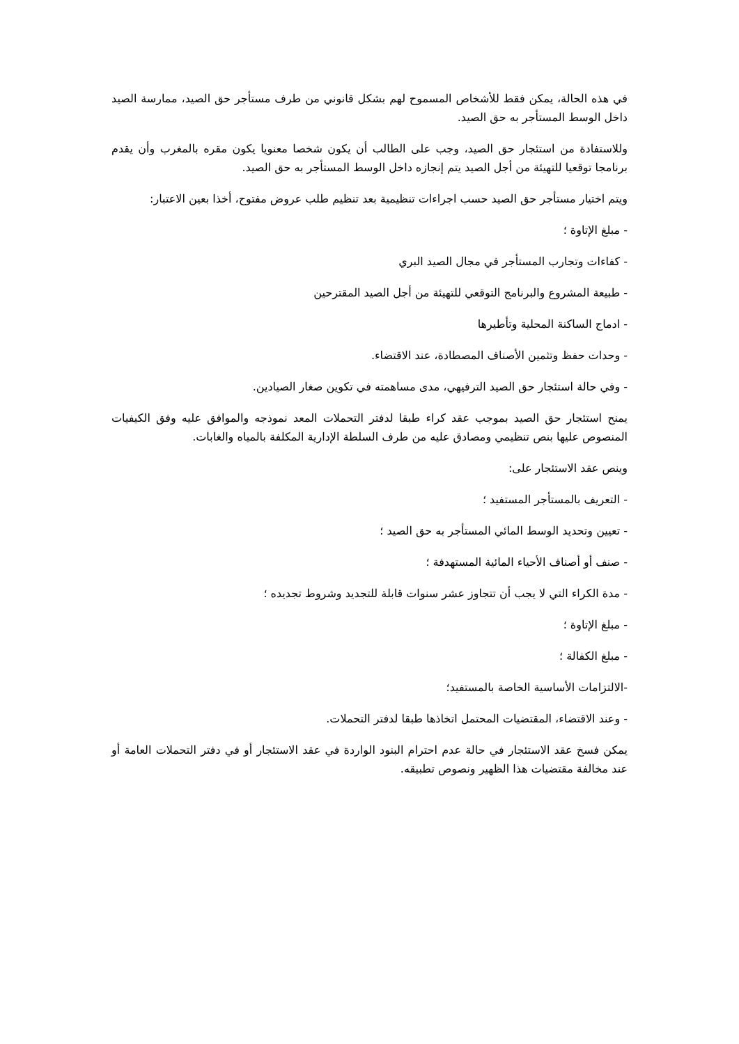في هذه الحالة، يمكن فقط للأشخاص المسموح لهم بشكل قانوني من طرف مستأجر حق الصيد، ممارسة الصيد داخل الوسط المستأجر به حق الصيد.
وللاستفادة من استئجار حق الصيد، وجب على الطالب أن يكون شخصا معنويا يكون مقره بالمغرب وأن يقدم برنامجا توقعيا للتهيئة من أجل الصيد يتم إنجازه داخل الوسط المستأجر به حق الصيد.
ويتم اختيار مستأجر حق الصيد حسب اجراءات تنظيمية بعد تنظيم طلب عروض مفتوح، أخذا بعين الاعتبار:
- مبلغ الإتاوة ؛
- كفاءات وتجارب المستأجر في مجال الصيد البري
- طبيعة المشروع والبرنامج التوقعي للتهيئة من أجل الصيد المقترحين
- ادماج الساكنة المحلية وتأطيرها
- وحدات حفظ وتثمين الأصناف المصطادة، عند الاقتضاء.
- وفي حالة استئجار حق الصيد الترفيهي، مدى مساهمته في تكوين صغار الصيادين.
يمنح استئجار حق الصيد بموجب عقد كراء طبقا لدفتر التحملات المعد نموذجه والموافق عليه وفق الكيفيات المنصوص عليها بنص تنظيمي ومصادق عليه من طرف السلطة الإدارية المكلفة بالمياه والغابات.
وينص عقد الاستئجار على:
- التعريف بالمستأجر المستفيد ؛
- تعيين وتحديد الوسط المائي المستأجر به حق الصيد ؛
- صنف أو أصناف الأحياء المائية المستهدفة ؛
- مدة الكراء التي لا يجب أن تتجاوز عشر سنوات قابلة للتجديد وشروط تجديده ؛
- مبلغ الإتاوة ؛
- مبلغ الكفالة ؛
-الالتزامات الأساسية الخاصة بالمستفيد؛
- وعند الاقتضاء، المقتضيات المحتمل اتخاذها طبقا لدفتر التحملات.
يمكن فسخ عقد الاستئجار في حالة عدم احترام البنود الواردة في عقد الاستئجار أو في دفتر التحملات العامة أو عند مخالفة مقتضيات هذا الظهير ونصوص تطبيقه.